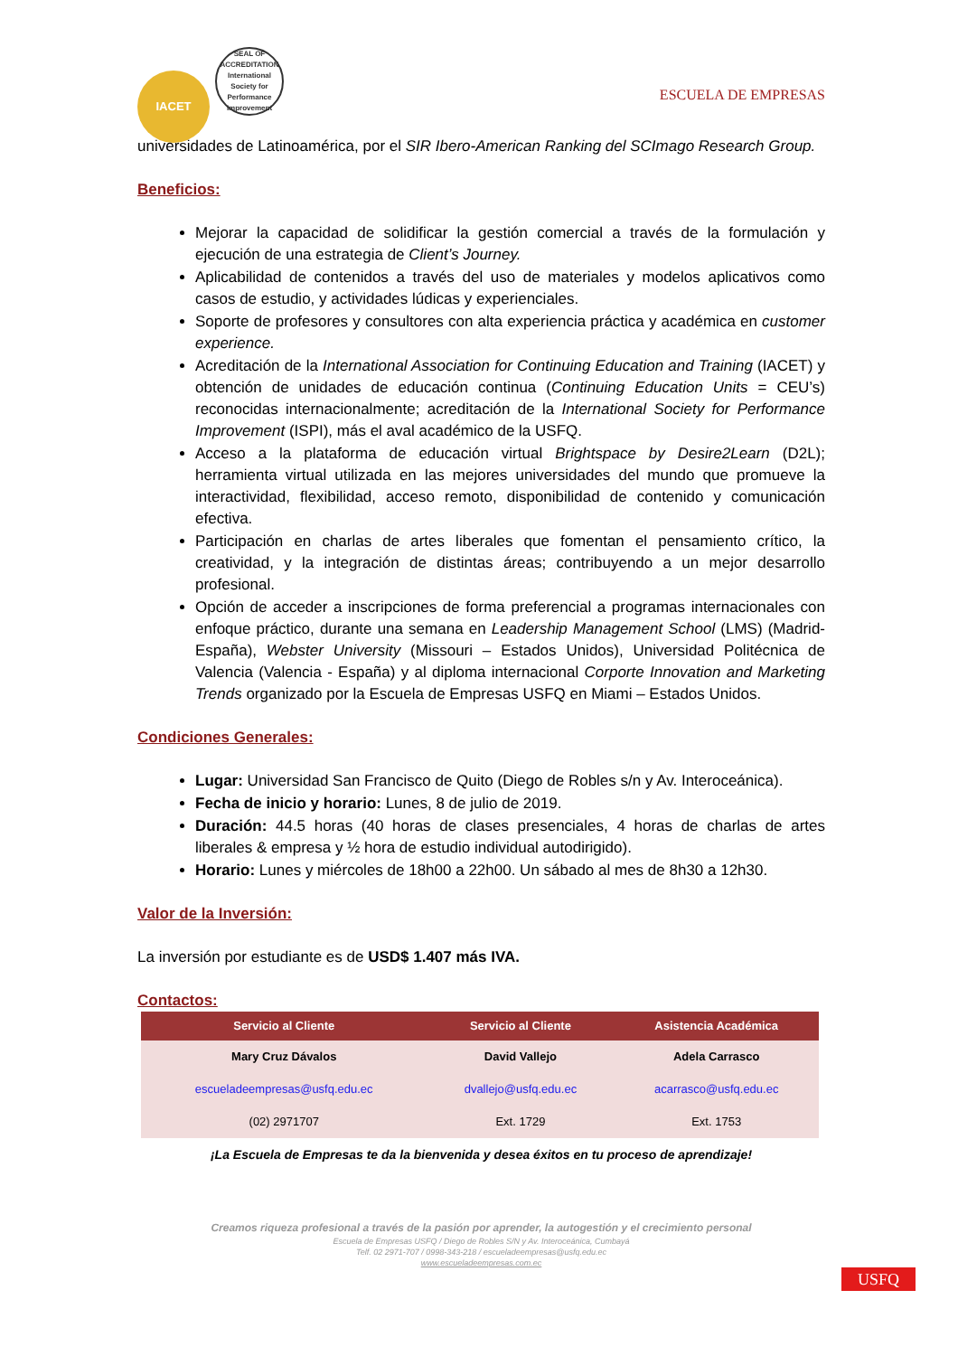IACET SEAL OF ACCREDITATION International Society for Performance Improvement
ESCUELA DE EMPRESAS
universidades de Latinoamérica, por el SIR Ibero-American Ranking del SCImago Research Group.
Beneficios:
Mejorar la capacidad de solidificar la gestión comercial a través de la formulación y ejecución de una estrategia de Client’s Journey.
Aplicabilidad de contenidos a través del uso de materiales y modelos aplicativos como casos de estudio, y actividades lúdicas y experienciales.
Soporte de profesores y consultores con alta experiencia práctica y académica en customer experience.
Acreditación de la International Association for Continuing Education and Training (IACET) y obtención de unidades de educación continua (Continuing Education Units = CEU’s) reconocidas internacionalmente; acreditación de la International Society for Performance Improvement (ISPI), más el aval académico de la USFQ.
Acceso a la plataforma de educación virtual Brightspace by Desire2Learn (D2L); herramienta virtual utilizada en las mejores universidades del mundo que promueve la interactividad, flexibilidad, acceso remoto, disponibilidad de contenido y comunicación efectiva.
Participación en charlas de artes liberales que fomentan el pensamiento crítico, la creatividad, y la integración de distintas áreas; contribuyendo a un mejor desarrollo profesional.
Opción de acceder a inscripciones de forma preferencial a programas internacionales con enfoque práctico, durante una semana en Leadership Management School (LMS) (Madrid-España), Webster University (Missouri – Estados Unidos), Universidad Politécnica de Valencia (Valencia - España) y al diploma internacional Corporte Innovation and Marketing Trends organizado por la Escuela de Empresas USFQ en Miami – Estados Unidos.
Condiciones Generales:
Lugar: Universidad San Francisco de Quito (Diego de Robles s/n y Av. Interoceánica).
Fecha de inicio y horario: Lunes, 8 de julio de 2019.
Duración: 44.5 horas (40 horas de clases presenciales, 4 horas de charlas de artes liberales & empresa y ½ hora de estudio individual autodirigido).
Horario: Lunes y miércoles de 18h00 a 22h00. Un sábado al mes de 8h30 a 12h30.
Valor de la Inversión:
La inversión por estudiante es de USD$ 1.407 más IVA.
Contactos:
| Servicio al Cliente | Servicio al Cliente | Asistencia Académica |
| --- | --- | --- |
| Mary Cruz Dávalos | David Vallejo | Adela Carrasco |
| escueladeempresas@usfq.edu.ec | dvallejo@usfq.edu.ec | acarrasco@usfq.edu.ec |
| (02) 2971707 | Ext. 1729 | Ext. 1753 |
¡La Escuela de Empresas te da la bienvenida y desea éxitos en tu proceso de aprendizaje!
Creamos riqueza profesional a través de la pasión por aprender, la autogestión y el crecimiento personal
Escuela de Empresas USFQ / Diego de Robles S/N y Av. Interoceánica, Cumbayá
Telf. 02 2971-707 / 0998-343-218 / escueladeempresas@usfq.edu.ec
www.escueladeempresas.com.ec
USFQ